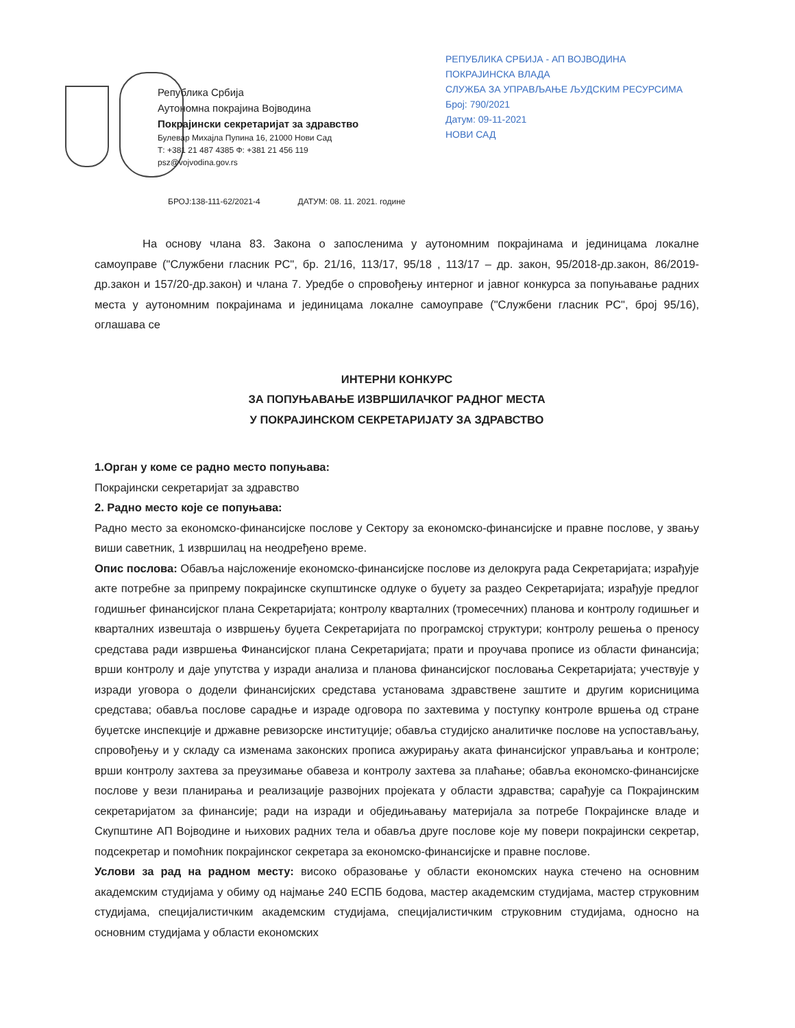Република Србија
Аутономна покрајина Војводина
Покрајински секретаријат за здравство
Булевар Михајла Пупина 16, 21000 Нови Сад
Т: +381 21 487 4385 Ф: +381 21 456 119
psz@vojvodina.gov.rs
РЕПУБЛИКА СРБИЈА - АП ВОЈВОДИНА
ПОКРАЈИНСКА ВЛАДА
СЛУЖБА ЗА УПРАВЉАЊЕ ЉУДСКИМ РЕСУРСИМА
Број: 790/2021
Датум: 09-11-2021
НОВИ САД
БРОЈ:138-111-62/2021-4 ДАТУМ: 08. 11. 2021. године
На основу члана 83. Закона о запосленима у аутономним покрајинама и јединицама локалне самоуправе ("Службени гласник РС", бр. 21/16, 113/17, 95/18 , 113/17 – др. закон, 95/2018-др.закон, 86/2019-др.закон и 157/20-др.закон) и члана 7. Уредбе о спровођењу интерног и јавног конкурса за попуњавање радних места у аутономним покрајинама и јединицама локалне самоуправе ("Службени гласник РС", број 95/16), оглашава се
ИНТЕРНИ КОНКУРС
ЗА ПОПУЊАВАЊЕ ИЗВРШИЛАЧКОГ РАДНОГ МЕСТА
У ПОКРАЈИНСКОМ СЕКРЕТАРИЈАТУ ЗА ЗДРАВСТВО
1.Орган у коме се радно место попуњава:
Покрајински секретаријат за здравство
2. Радно место које се попуњава:
Радно место за економско-финансијске послове у Сектору за економско-финансијске и правне послове, у звању виши саветник, 1 извршилац на неодређено време.
Опис послова: Обавља најсложеније економско-финансијске послове из делокруга рада Секретаријата; израђује акте потребне за припрему покрајинске скупштинске одлуке о буџету за раздео Секретаријата; израђује предлог годишњег финансијског плана Секретаријата; контролу кварталних (тромесечних) планова и контролу годишњег и кварталних извештаја о извршењу буџета Секретаријата по програмској структури; контролу решења о преносу средстава ради извршења Финансијског плана Секретаријата; прати и проучава прописе из области финансија; врши контролу и даје упутства у изради анализа и планова финансијског пословања Секретаријата; учествује у изради уговора о додели финансијских средстава установама здравствене заштите и другим корисницима средстава; обавља послове сарадње и израде одговора по захтевима у поступку контроле вршења од стране буџетске инспекције и државне ревизорске институције; обавља студијско аналитичке послове на успостављању, спровођењу и у складу са изменама законских прописа ажурирању аката финансијског управљања и контроле; врши контролу захтева за преузимање обавеза и контролу захтева за плаћање; обавља економско-финансијске послове у вези планирања и реализације развојних пројеката у области здравства; сарађује са Покрајинским секретаријатом за финансије; ради на изради и обједињавању материјала за потребе Покрајинске владе и Скупштине АП Војводине и њихових радних тела и обавља друге послове које му повери покрајински секретар, подсекретар и помоћник покрајинског секретара за економско-финансијске и правне послове.
Услови за рад на радном месту: високо образовање у области економских наука стечено на основним академским студијама у обиму од најмање 240 ЕСПБ бодова, мастер академским студијама, мастер струковним студијама, специјалистичким академским студијама, специјалистичким струковним студијама, односно на основним студијама у области економских